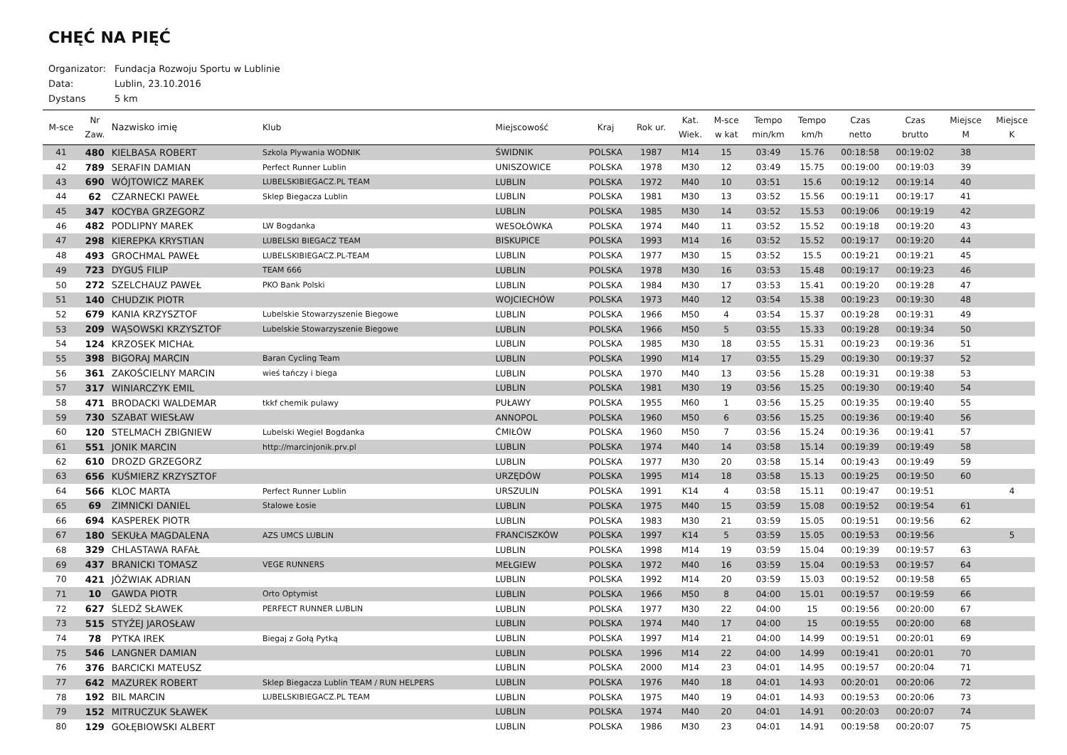CHĘĆ NA PIĘĆ
Organizator: Fundacja Rozwoju Sportu w Lublinie
Data: Lublin, 23.10.2016
Dystans 5 km
| M-sce | Nr Zaw. | Nazwisko imię | Klub | Miejscowość | Kraj | Rok ur. | Kat. Wiek. | M-sce w kat | Tempo min/km | Tempo km/h | Czas netto | Czas brutto | Miejsce M | Miejsce K |
| --- | --- | --- | --- | --- | --- | --- | --- | --- | --- | --- | --- | --- | --- | --- |
| 41 | 480 | KIELBASA ROBERT | Szkola Plywania WODNIK | ŚWIDNIK | POLSKA | 1987 | M14 | 15 | 03:49 | 15.76 | 00:18:58 | 00:19:02 | 38 | |
| 42 | 789 | SERAFIN DAMIAN | Perfect Runner Lublin | UNISZOWICE | POLSKA | 1978 | M30 | 12 | 03:49 | 15.75 | 00:19:00 | 00:19:03 | 39 | |
| 43 | 690 | WÓJTOWICZ MAREK | LUBELSKIBIEGACZ.PL TEAM | LUBLIN | POLSKA | 1972 | M40 | 10 | 03:51 | 15.6 | 00:19:12 | 00:19:14 | 40 | |
| 44 | 62 | CZARNECKI PAWEŁ | Sklep Biegacza Lublin | LUBLIN | POLSKA | 1981 | M30 | 13 | 03:52 | 15.56 | 00:19:11 | 00:19:17 | 41 | |
| 45 | 347 | KOCYBA GRZEGORZ | | LUBLIN | POLSKA | 1985 | M30 | 14 | 03:52 | 15.53 | 00:19:06 | 00:19:19 | 42 | |
| 46 | 482 | PODLIPNY MAREK | LW Bogdanka | WESOŁÓWKA | POLSKA | 1974 | M40 | 11 | 03:52 | 15.52 | 00:19:18 | 00:19:20 | 43 | |
| 47 | 298 | KIEREPKA KRYSTIAN | LUBELSKI BIEGACZ TEAM | BISKUPICE | POLSKA | 1993 | M14 | 16 | 03:52 | 15.52 | 00:19:17 | 00:19:20 | 44 | |
| 48 | 493 | GROCHMAL PAWEŁ | LUBELSKIBIEGACZ.PL-TEAM | LUBLIN | POLSKA | 1977 | M30 | 15 | 03:52 | 15.5 | 00:19:21 | 00:19:21 | 45 | |
| 49 | 723 | DYGUŚ FILIP | TEAM 666 | LUBLIN | POLSKA | 1978 | M30 | 16 | 03:53 | 15.48 | 00:19:17 | 00:19:23 | 46 | |
| 50 | 272 | SZELCHAUZ PAWEŁ | PKO Bank Polski | LUBLIN | POLSKA | 1984 | M30 | 17 | 03:53 | 15.41 | 00:19:20 | 00:19:28 | 47 | |
| 51 | 140 | CHUDZIK PIOTR | | WOJCIECHÓW | POLSKA | 1973 | M40 | 12 | 03:54 | 15.38 | 00:19:23 | 00:19:30 | 48 | |
| 52 | 679 | KANIA KRZYSZTOF | Lubelskie Stowarzyszenie Biegowe | LUBLIN | POLSKA | 1966 | M50 | 4 | 03:54 | 15.37 | 00:19:28 | 00:19:31 | 49 | |
| 53 | 209 | WĄSOWSKI KRZYSZTOF | Lubelskie Stowarzyszenie Biegowe | LUBLIN | POLSKA | 1966 | M50 | 5 | 03:55 | 15.33 | 00:19:28 | 00:19:34 | 50 | |
| 54 | 124 | KRZOSEK MICHAŁ | | LUBLIN | POLSKA | 1985 | M30 | 18 | 03:55 | 15.31 | 00:19:23 | 00:19:36 | 51 | |
| 55 | 398 | BIGORAJ MARCIN | Baran Cycling Team | LUBLIN | POLSKA | 1990 | M14 | 17 | 03:55 | 15.29 | 00:19:30 | 00:19:37 | 52 | |
| 56 | 361 | ZAKOŚCIELNY MARCIN | wieś tańczy i biega | LUBLIN | POLSKA | 1970 | M40 | 13 | 03:56 | 15.28 | 00:19:31 | 00:19:38 | 53 | |
| 57 | 317 | WINIARCZYK EMIL | | LUBLIN | POLSKA | 1981 | M30 | 19 | 03:56 | 15.25 | 00:19:30 | 00:19:40 | 54 | |
| 58 | 471 | BRODACKI WALDEMAR | tkkf chemik pulawy | PUŁAWY | POLSKA | 1955 | M60 | 1 | 03:56 | 15.25 | 00:19:35 | 00:19:40 | 55 | |
| 59 | 730 | SZABAT WIESŁAW | | ANNOPOL | POLSKA | 1960 | M50 | 6 | 03:56 | 15.25 | 00:19:36 | 00:19:40 | 56 | |
| 60 | 120 | STELMACH ZBIGNIEW | Lubelski Wegiel Bogdanka | ĆMIŁÓW | POLSKA | 1960 | M50 | 7 | 03:56 | 15.24 | 00:19:36 | 00:19:41 | 57 | |
| 61 | 551 | JONIK MARCIN | http://marcinjonik.prv.pl | LUBLIN | POLSKA | 1974 | M40 | 14 | 03:58 | 15.14 | 00:19:39 | 00:19:49 | 58 | |
| 62 | 610 | DROZD GRZEGORZ | | LUBLIN | POLSKA | 1977 | M30 | 20 | 03:58 | 15.14 | 00:19:43 | 00:19:49 | 59 | |
| 63 | 656 | KUŚMIERZ KRZYSZTOF | | URZĘDÓW | POLSKA | 1995 | M14 | 18 | 03:58 | 15.13 | 00:19:25 | 00:19:50 | 60 | |
| 64 | 566 | KLOC MARTA | Perfect Runner Lublin | URSZULIN | POLSKA | 1991 | K14 | 4 | 03:58 | 15.11 | 00:19:47 | 00:19:51 | | 4 |
| 65 | 69 | ZIMNICKI DANIEL | Stalowe Łosie | LUBLIN | POLSKA | 1975 | M40 | 15 | 03:59 | 15.08 | 00:19:52 | 00:19:54 | 61 | |
| 66 | 694 | KASPEREK PIOTR | | LUBLIN | POLSKA | 1983 | M30 | 21 | 03:59 | 15.05 | 00:19:51 | 00:19:56 | 62 | |
| 67 | 180 | SEKUŁA MAGDALENA | AZS UMCS LUBLIN | FRANCISZKÓW | POLSKA | 1997 | K14 | 5 | 03:59 | 15.05 | 00:19:53 | 00:19:56 | | 5 |
| 68 | 329 | CHLASTAWA RAFAŁ | | LUBLIN | POLSKA | 1998 | M14 | 19 | 03:59 | 15.04 | 00:19:39 | 00:19:57 | 63 | |
| 69 | 437 | BRANICKI TOMASZ | VEGE RUNNERS | MEŁGIEW | POLSKA | 1972 | M40 | 16 | 03:59 | 15.04 | 00:19:53 | 00:19:57 | 64 | |
| 70 | 421 | JÓŹWIAK ADRIAN | | LUBLIN | POLSKA | 1992 | M14 | 20 | 03:59 | 15.03 | 00:19:52 | 00:19:58 | 65 | |
| 71 | 10 | GAWDA PIOTR | Orto Optymist | LUBLIN | POLSKA | 1966 | M50 | 8 | 04:00 | 15.01 | 00:19:57 | 00:19:59 | 66 | |
| 72 | 627 | ŚLEDŹ SŁAWEK | PERFECT RUNNER LUBLIN | LUBLIN | POLSKA | 1977 | M30 | 22 | 04:00 | 15 | 00:19:56 | 00:20:00 | 67 | |
| 73 | 515 | STYŻEJ JAROSŁAW | | LUBLIN | POLSKA | 1974 | M40 | 17 | 04:00 | 15 | 00:19:55 | 00:20:00 | 68 | |
| 74 | 78 | PYTKA IREK | Biegaj z Gołą Pytką | LUBLIN | POLSKA | 1997 | M14 | 21 | 04:00 | 14.99 | 00:19:51 | 00:20:01 | 69 | |
| 75 | 546 | LANGNER DAMIAN | | LUBLIN | POLSKA | 1996 | M14 | 22 | 04:00 | 14.99 | 00:19:41 | 00:20:01 | 70 | |
| 76 | 376 | BARCICKI MATEUSZ | | LUBLIN | POLSKA | 2000 | M14 | 23 | 04:01 | 14.95 | 00:19:57 | 00:20:04 | 71 | |
| 77 | 642 | MAZUREK ROBERT | Sklep Biegacza Lublin TEAM / RUN HELPERS | LUBLIN | POLSKA | 1976 | M40 | 18 | 04:01 | 14.93 | 00:20:01 | 00:20:06 | 72 | |
| 78 | 192 | BIL MARCIN | LUBELSKIBIEGACZ.PL TEAM | LUBLIN | POLSKA | 1975 | M40 | 19 | 04:01 | 14.93 | 00:19:53 | 00:20:06 | 73 | |
| 79 | 152 | MITRUCZUK SŁAWEK | | LUBLIN | POLSKA | 1974 | M40 | 20 | 04:01 | 14.91 | 00:20:03 | 00:20:07 | 74 | |
| 80 | 129 | GOŁĘBIOWSKI ALBERT | | LUBLIN | POLSKA | 1986 | M30 | 23 | 04:01 | 14.91 | 00:19:58 | 00:20:07 | 75 | |